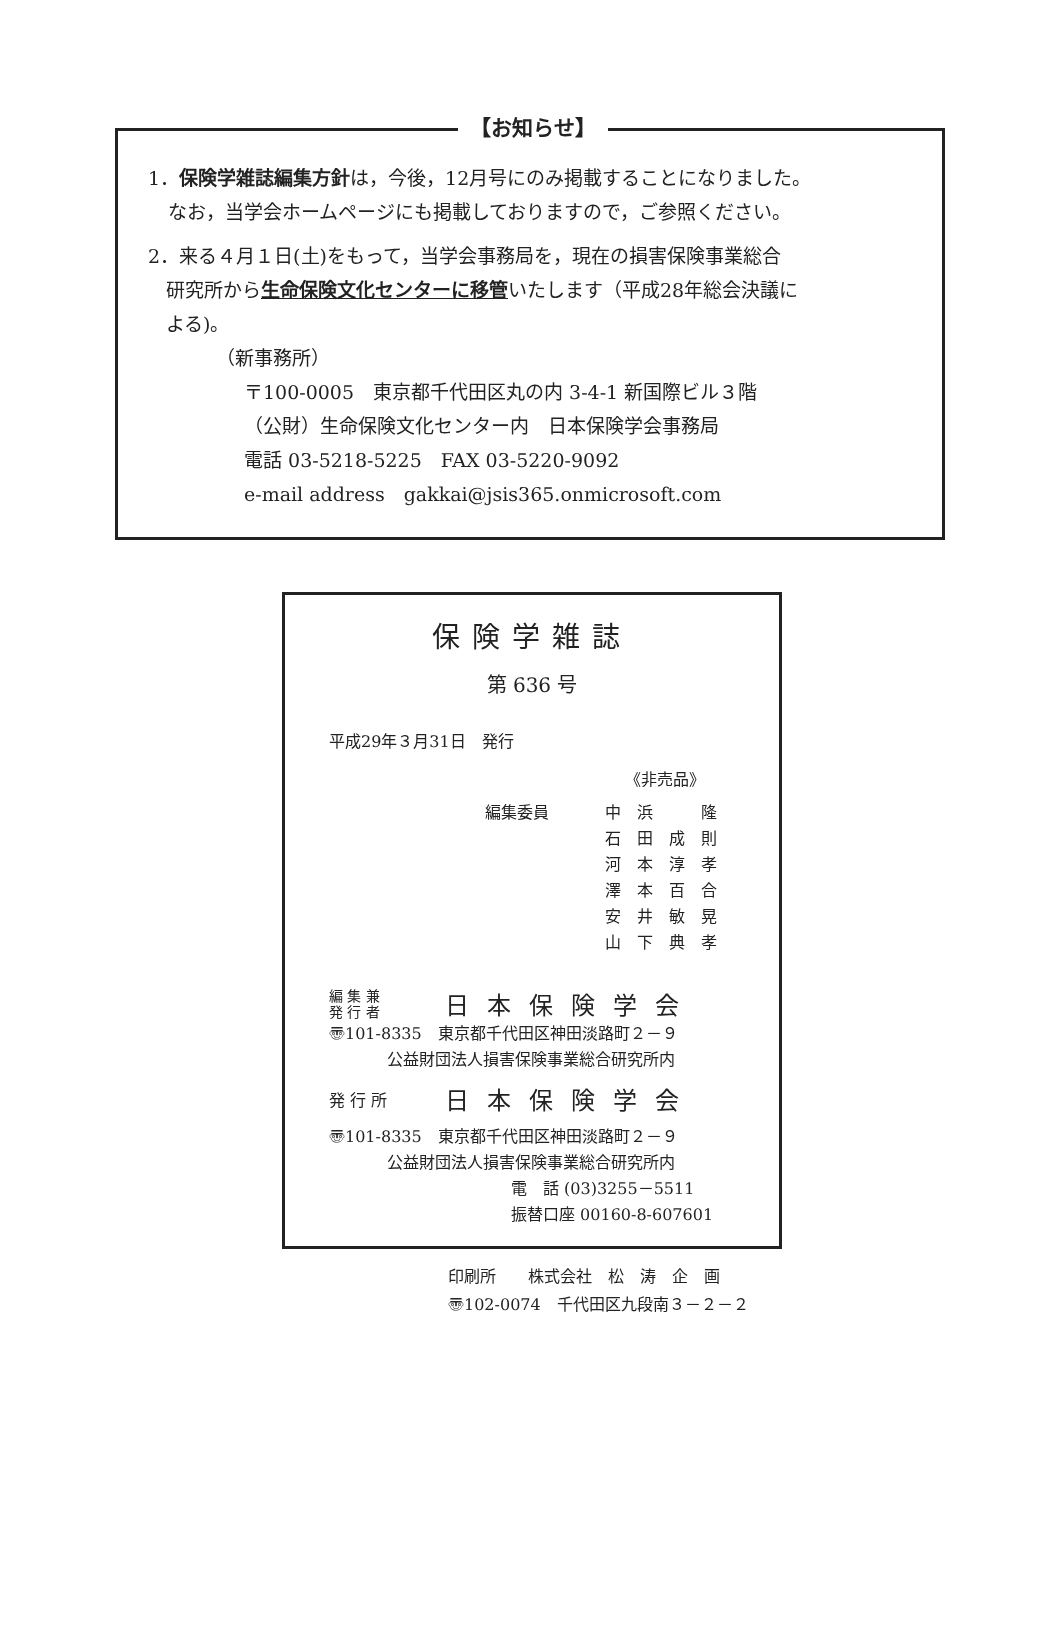【お知らせ】
1．保険学雑誌編集方針は，今後，12月号にのみ掲載することになりました。
なお，当学会ホームページにも掲載しておりますので，ご参照ください。
2．来る４月１日(土)をもって，当学会事務局を，現在の損害保険事業総合
研究所から生命保険文化センターに移管いたします（平成28年総会決議に
よる)。
（新事務所）
〒100-0005　東京都千代田区丸の内 3-4-1 新国際ビル３階
（公財）生命保険文化センター内　日本保険学会事務局
電話 03-5218-5225　FAX 03-5220-9092
e-mail address　gakkai@jsis365.onmicrosoft.com
保険学雑誌
第 636 号
平成29年３月31日　発行
《非売品》
編集委員 中　浜　　　隆
石　田　成　則
河　本　淳　孝
澤　本　百　合
安　井　敏　晃
山　下　典　孝
編 集 兼
発 行 者
日本保険学会
〠101-8335　東京都千代田区神田淡路町２－９
公益財団法人損害保険事業総合研究所内
発 行 所
日本保険学会
〠101-8335　東京都千代田区神田淡路町２－９
公益財団法人損害保険事業総合研究所内
電　話 (03)3255－5511
振替口座 00160-8-607601
印刷所　　株式会社　松　涛　企　画
〠102-0074　千代田区九段南３－２－２